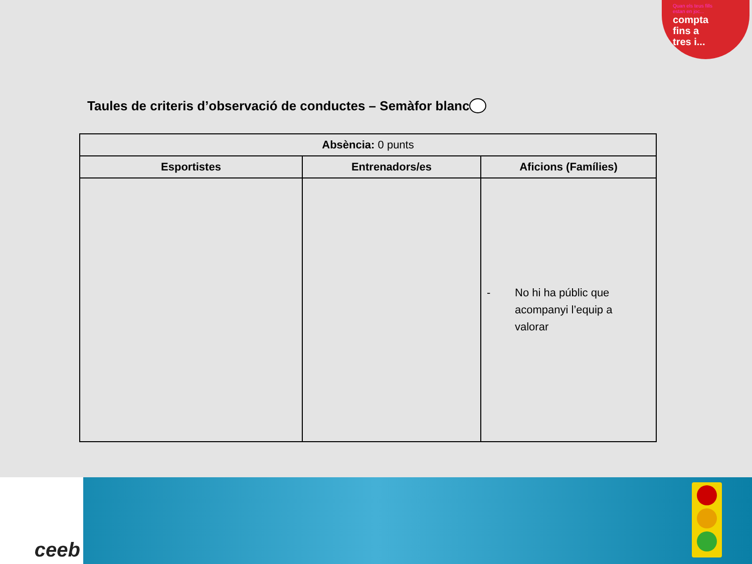Quan els teus fills
estan en joc...
compta
fins a
tres i...
Taules de criteris d’observació de conductes – Semàfor blanc
| Absència: 0 punts | | |
| --- | --- | --- |
| Esportistes | Entrenadors/es | Aficions (Famílies) |
| | | - No hi ha públic que acompanyi l’equip a valorar |
ceeb